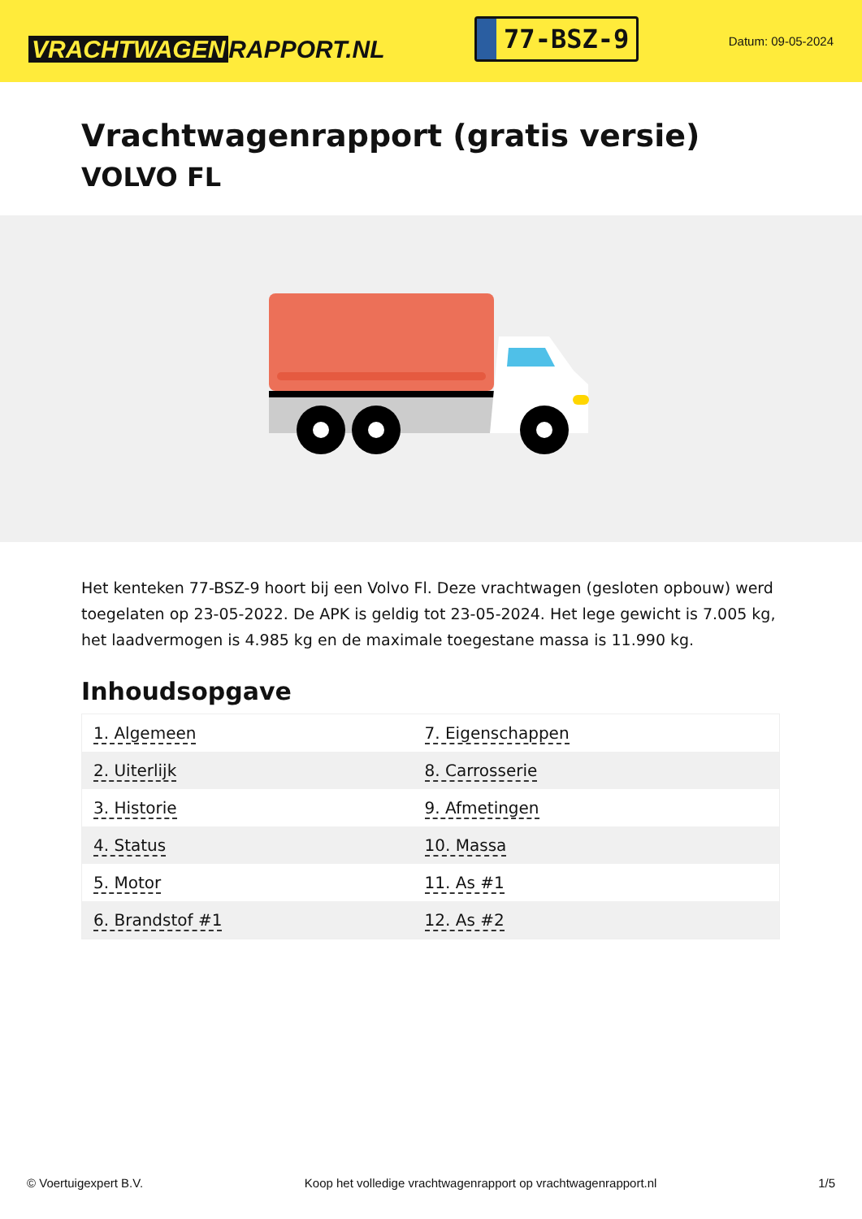VRACHTWAGEN RAPPORT.NL
77-BSZ-9
Datum: 09-05-2024
Vrachtwagenrapport (gratis versie)
VOLVO FL
Het kenteken 77-BSZ-9 hoort bij een Volvo Fl. Deze vrachtwagen (gesloten opbouw) werd toegelaten op 23-05-2022. De APK is geldig tot 23-05-2024. Het lege gewicht is 7.005 kg, het laadvermogen is 4.985 kg en de maximale toegestane massa is 11.990 kg.
Inhoudsopgave
| 1. Algemeen | 7. Eigenschappen |
| 2. Uiterlijk | 8. Carrosserie |
| 3. Historie | 9. Afmetingen |
| 4. Status | 10. Massa |
| 5. Motor | 11. As #1 |
| 6. Brandstof #1 | 12. As #2 |
© Voertuigexpert B.V. Koop het volledige vrachtwagenrapport op vrachtwagenrapport.nl 1/5